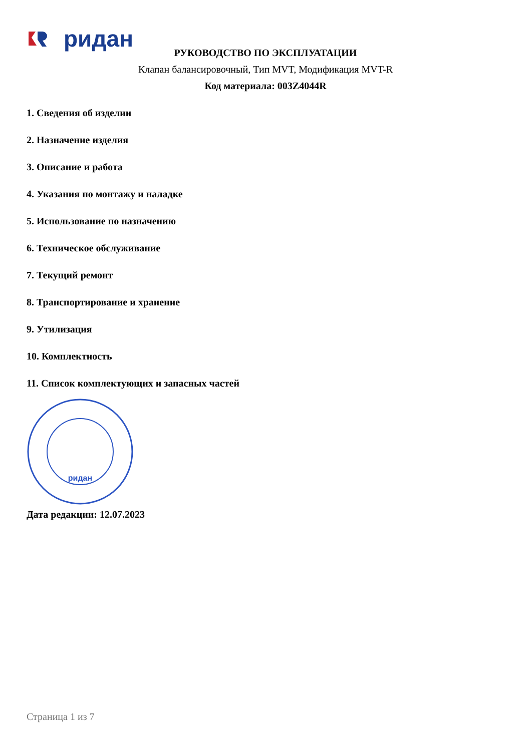ридан
РУКОВОДСТВО ПО ЭКСПЛУАТАЦИИ
Клапан балансировочный, Тип MVT, Модификация MVT-R
Код материала: 003Z4044R
1. Сведения об изделии
2. Назначение изделия
3. Описание и работа
4. Указания по монтажу и наладке
5. Использование по назначению
6. Техническое обслуживание
7. Текущий ремонт
8. Транспортирование и хранение
9. Утилизация
10. Комплектность
11. Список комплектующих и запасных частей
ридан
Дата редакции: 12.07.2023
Страница 1 из 7